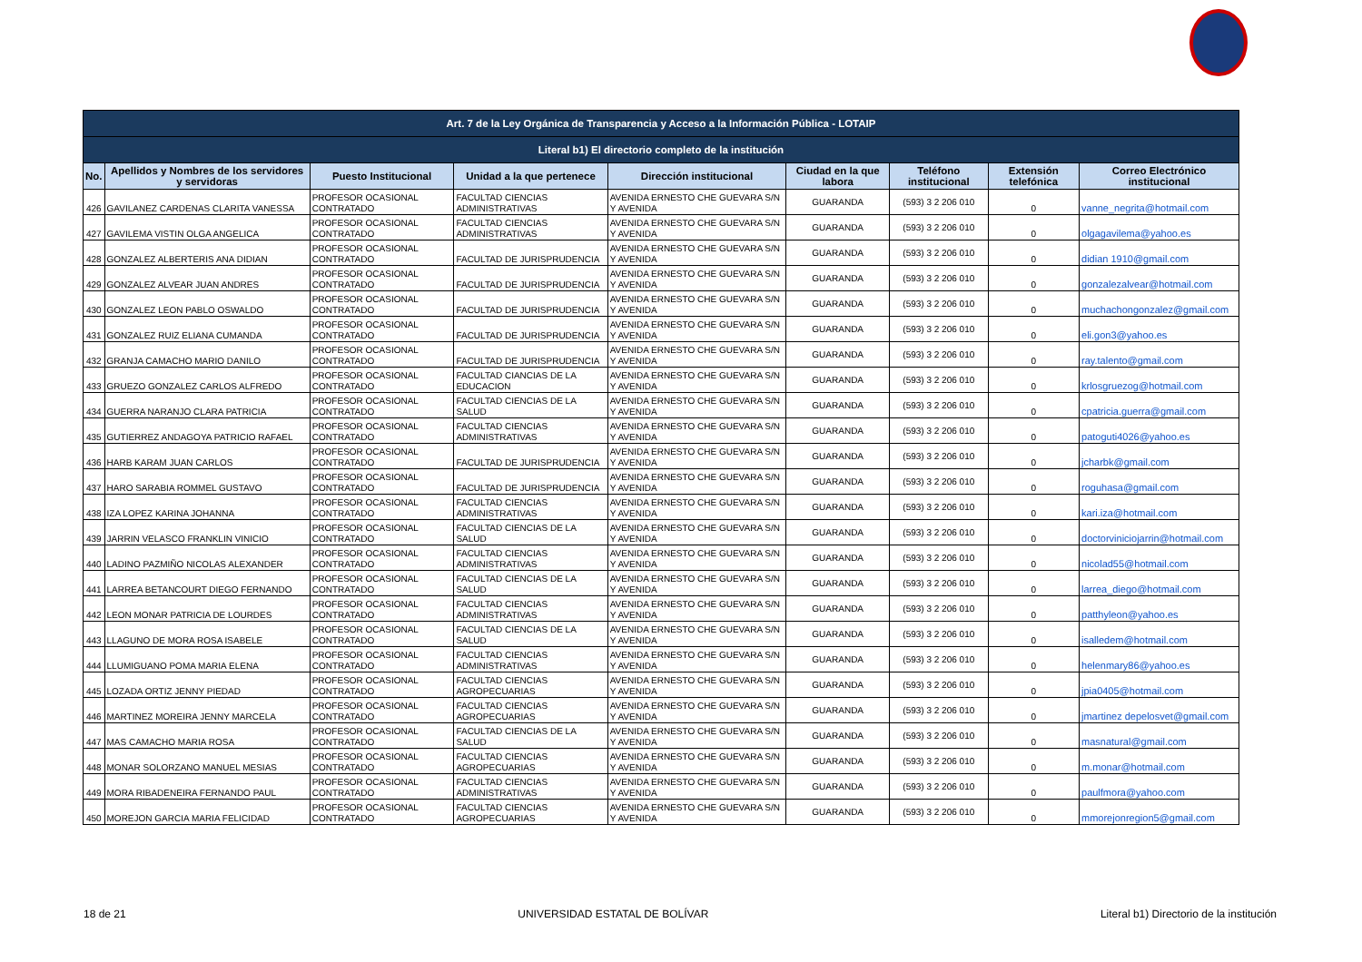| Art. 7 de la Ley Orgánica de Transparencia y Acceso a la Información Pública - LOTAIP | | | | | | | | |
| --- | --- | --- | --- | --- | --- | --- | --- | --- |
| Literal b1) El directorio completo de la institución | | | | | | | | |
| No. | Apellidos y Nombres de los servidores y servidoras | Puesto Institucional | Unidad a la que pertenece | Dirección institucional | Ciudad en la que labora | Teléfono institucional | Extensión telefónica | Correo Electrónico institucional |
| 426 | GAVILANEZ CARDENAS CLARITA VANESSA | PROFESOR OCASIONAL CONTRATADO | FACULTAD CIENCIAS ADMINISTRATIVAS | AVENIDA ERNESTO CHE GUEVARA S/N Y AVENIDA | GUARANDA | (593) 3 2 206 010 | 0 | vanne_negrita@hotmail.com |
| 427 | GAVILEMA VISTIN OLGA ANGELICA | PROFESOR OCASIONAL CONTRATADO | FACULTAD CIENCIAS ADMINISTRATIVAS | AVENIDA ERNESTO CHE GUEVARA S/N Y AVENIDA | GUARANDA | (593) 3 2 206 010 | 0 | olgagavilema@yahoo.es |
| 428 | GONZALEZ ALBERTERIS ANA DIDIAN | PROFESOR OCASIONAL CONTRATADO | FACULTAD DE JURISPRUDENCIA | AVENIDA ERNESTO CHE GUEVARA S/N Y AVENIDA | GUARANDA | (593) 3 2 206 010 | 0 | didian 1910@gmail.com |
| 429 | GONZALEZ ALVEAR JUAN ANDRES | PROFESOR OCASIONAL CONTRATADO | FACULTAD DE JURISPRUDENCIA | AVENIDA ERNESTO CHE GUEVARA S/N Y AVENIDA | GUARANDA | (593) 3 2 206 010 | 0 | gonzalezalvear@hotmail.com |
| 430 | GONZALEZ LEON PABLO OSWALDO | PROFESOR OCASIONAL CONTRATADO | FACULTAD DE JURISPRUDENCIA | AVENIDA ERNESTO CHE GUEVARA S/N Y AVENIDA | GUARANDA | (593) 3 2 206 010 | 0 | muchachongonzalez@gmail.com |
| 431 | GONZALEZ RUIZ ELIANA CUMANDA | PROFESOR OCASIONAL CONTRATADO | FACULTAD DE JURISPRUDENCIA | AVENIDA ERNESTO CHE GUEVARA S/N Y AVENIDA | GUARANDA | (593) 3 2 206 010 | 0 | eli.gon3@yahoo.es |
| 432 | GRANJA CAMACHO MARIO DANILO | PROFESOR OCASIONAL CONTRATADO | FACULTAD DE JURISPRUDENCIA | AVENIDA ERNESTO CHE GUEVARA S/N Y AVENIDA | GUARANDA | (593) 3 2 206 010 | 0 | ray.talento@gmail.com |
| 433 | GRUEZO GONZALEZ CARLOS ALFREDO | PROFESOR OCASIONAL CONTRATADO | FACULTAD CIANCIAS DE LA EDUCACION | AVENIDA ERNESTO CHE GUEVARA S/N Y AVENIDA | GUARANDA | (593) 3 2 206 010 | 0 | krlosgruezog@hotmail.com |
| 434 | GUERRA NARANJO CLARA PATRICIA | PROFESOR OCASIONAL CONTRATADO | FACULTAD CIENCIAS DE LA SALUD | AVENIDA ERNESTO CHE GUEVARA S/N Y AVENIDA | GUARANDA | (593) 3 2 206 010 | 0 | cpatricia.guerra@gmail.com |
| 435 | GUTIERREZ ANDAGOYA PATRICIO RAFAEL | PROFESOR OCASIONAL CONTRATADO | FACULTAD CIENCIAS ADMINISTRATIVAS | AVENIDA ERNESTO CHE GUEVARA S/N Y AVENIDA | GUARANDA | (593) 3 2 206 010 | 0 | patoguti4026@yahoo.es |
| 436 | HARB KARAM JUAN CARLOS | PROFESOR OCASIONAL CONTRATADO | FACULTAD DE JURISPRUDENCIA | AVENIDA ERNESTO CHE GUEVARA S/N Y AVENIDA | GUARANDA | (593) 3 2 206 010 | 0 | jcharbk@gmail.com |
| 437 | HARO SARABIA ROMMEL GUSTAVO | PROFESOR OCASIONAL CONTRATADO | FACULTAD DE JURISPRUDENCIA | AVENIDA ERNESTO CHE GUEVARA S/N Y AVENIDA | GUARANDA | (593) 3 2 206 010 | 0 | roguhasa@gmail.com |
| 438 | IZA LOPEZ KARINA JOHANNA | PROFESOR OCASIONAL CONTRATADO | FACULTAD CIENCIAS ADMINISTRATIVAS | AVENIDA ERNESTO CHE GUEVARA S/N Y AVENIDA | GUARANDA | (593) 3 2 206 010 | 0 | kari.iza@hotmail.com |
| 439 | JARRIN VELASCO FRANKLIN VINICIO | PROFESOR OCASIONAL CONTRATADO | FACULTAD CIENCIAS DE LA SALUD | AVENIDA ERNESTO CHE GUEVARA S/N Y AVENIDA | GUARANDA | (593) 3 2 206 010 | 0 | doctorviniciojarrin@hotmail.com |
| 440 | LADINO PAZMIÑO NICOLAS ALEXANDER | PROFESOR OCASIONAL CONTRATADO | FACULTAD CIENCIAS ADMINISTRATIVAS | AVENIDA ERNESTO CHE GUEVARA S/N Y AVENIDA | GUARANDA | (593) 3 2 206 010 | 0 | nicolad55@hotmail.com |
| 441 | LARREA BETANCOURT DIEGO FERNANDO | PROFESOR OCASIONAL CONTRATADO | FACULTAD CIENCIAS DE LA SALUD | AVENIDA ERNESTO CHE GUEVARA S/N Y AVENIDA | GUARANDA | (593) 3 2 206 010 | 0 | larrea_diego@hotmail.com |
| 442 | LEON MONAR PATRICIA DE LOURDES | PROFESOR OCASIONAL CONTRATADO | FACULTAD CIENCIAS ADMINISTRATIVAS | AVENIDA ERNESTO CHE GUEVARA S/N Y AVENIDA | GUARANDA | (593) 3 2 206 010 | 0 | patthyleon@yahoo.es |
| 443 | LLAGUNO DE MORA ROSA ISABELE | PROFESOR OCASIONAL CONTRATADO | FACULTAD CIENCIAS DE LA SALUD | AVENIDA ERNESTO CHE GUEVARA S/N Y AVENIDA | GUARANDA | (593) 3 2 206 010 | 0 | isalledem@hotmail.com |
| 444 | LLUMIGUANO POMA MARIA ELENA | PROFESOR OCASIONAL CONTRATADO | FACULTAD CIENCIAS ADMINISTRATIVAS | AVENIDA ERNESTO CHE GUEVARA S/N Y AVENIDA | GUARANDA | (593) 3 2 206 010 | 0 | helenmary86@yahoo.es |
| 445 | LOZADA ORTIZ JENNY PIEDAD | PROFESOR OCASIONAL CONTRATADO | FACULTAD CIENCIAS AGROPECUARIAS | AVENIDA ERNESTO CHE GUEVARA S/N Y AVENIDA | GUARANDA | (593) 3 2 206 010 | 0 | jpia0405@hotmail.com |
| 446 | MARTINEZ MOREIRA JENNY MARCELA | PROFESOR OCASIONAL CONTRATADO | FACULTAD CIENCIAS AGROPECUARIAS | AVENIDA ERNESTO CHE GUEVARA S/N Y AVENIDA | GUARANDA | (593) 3 2 206 010 | 0 | jmartinez depelosvet@gmail.com |
| 447 | MAS CAMACHO MARIA ROSA | PROFESOR OCASIONAL CONTRATADO | FACULTAD CIENCIAS DE LA SALUD | AVENIDA ERNESTO CHE GUEVARA S/N Y AVENIDA | GUARANDA | (593) 3 2 206 010 | 0 | masnatural@gmail.com |
| 448 | MONAR SOLORZANO MANUEL MESIAS | PROFESOR OCASIONAL CONTRATADO | FACULTAD CIENCIAS AGROPECUARIAS | AVENIDA ERNESTO CHE GUEVARA S/N Y AVENIDA | GUARANDA | (593) 3 2 206 010 | 0 | m.monar@hotmail.com |
| 449 | MORA RIBADENEIRA FERNANDO PAUL | PROFESOR OCASIONAL CONTRATADO | FACULTAD CIENCIAS ADMINISTRATIVAS | AVENIDA ERNESTO CHE GUEVARA S/N Y AVENIDA | GUARANDA | (593) 3 2 206 010 | 0 | paulfmora@yahoo.com |
| 450 | MOREJON GARCIA MARIA FELICIDAD | PROFESOR OCASIONAL CONTRATADO | FACULTAD CIENCIAS AGROPECUARIAS | AVENIDA ERNESTO CHE GUEVARA S/N Y AVENIDA | GUARANDA | (593) 3 2 206 010 | 0 | mmorejonregion5@gmail.com |
18 de 21 UNIVERSIDAD ESTATAL DE BOLÍVAR Literal b1) Directorio de la institución